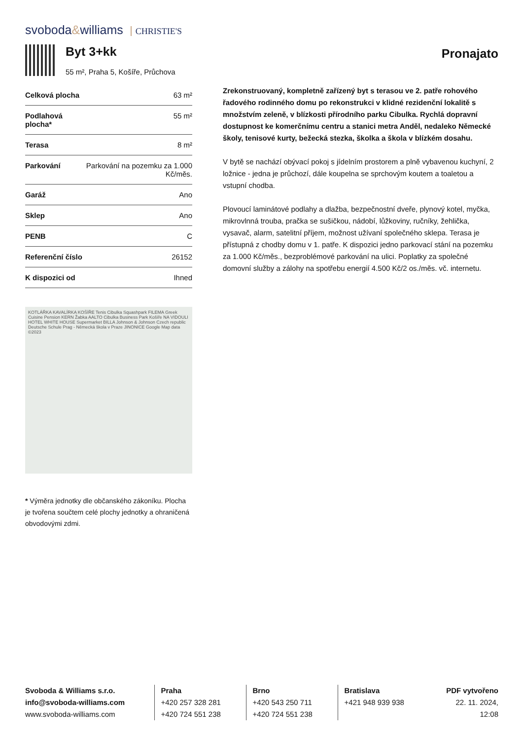svoboda&williams CHRISTIE'S
Byt 3+kk
55 m², Praha 5, Košíře, Průchova
Pronajato
| Celková plocha | 63 m² |
| Podlahová plocha* | 55 m² |
| Terasa | 8 m² |
| Parkování | Parkování na pozemku za 1.000 Kč/měs. |
| Garáž | Ano |
| Sklep | Ano |
| PENB | C |
| Referenční číslo | 26152 |
| K dispozici od | Ihned |
KOTLÁŘKA KAVALÍRKA KOŠÍŘE Tenis Cibulka Squashpark FILEMA Greek Cuisine Pension KERN Žabka AALTO Cibulka Business Park Košíře NA VIDOULI HOTEL WHITE HOUSE Supermarket BILLA Johnson & Johnson Czech republic Deutsche Schule Prag - Německá škola v Praze JINONICE Google Map data ©2023
* Výměra jednotky dle občanského zákoníku. Plocha je tvořena součtem celé plochy jednotky a ohraničená obvodovými zdmi.
Zrekonstruovaný, kompletně zařízený byt s terasou ve 2. patře rohového řadového rodinného domu po rekonstrukci v klidné rezidenční lokalitě s množstvím zeleně, v blízkosti přírodního parku Cibulka. Rychlá dopravní dostupnost ke komerčnímu centru a stanici metra Anděl, nedaleko Německé školy, tenisové kurty, bežecká stezka, školka a škola v blízkém dosahu.
V bytě se nachází obývací pokoj s jídelním prostorem a plně vybavenou kuchyní, 2 ložnice - jedna je průchozí, dále koupelna se sprchovým koutem a toaletou a vstupní chodba.
Plovoucí laminátové podlahy a dlažba, bezpečnostní dveře, plynový kotel, myčka, mikrovlnná trouba, pračka se sušičkou, nádobí, lůžkoviny, ručníky, žehlička, vysavač, alarm, satelitní příjem, možnost užívaní společného sklepa. Terasa je přístupná z chodby domu v 1. patře. K dispozici jedno parkovací stání na pozemku za 1.000 Kč/měs., bezproblémové parkování na ulici. Poplatky za společné domovní služby a zálohy na spotřebu energií 4.500 Kč/2 os./měs. vč. internetu.
Svoboda & Williams s.r.o.
info@svoboda-williams.com
www.svoboda-williams.com
Praha
+420 257 328 281
+420 724 551 238
Brno
+420 543 250 711
+420 724 551 238
Bratislava
+421 948 939 938
PDF vytvořeno
22. 11. 2024, 12:08